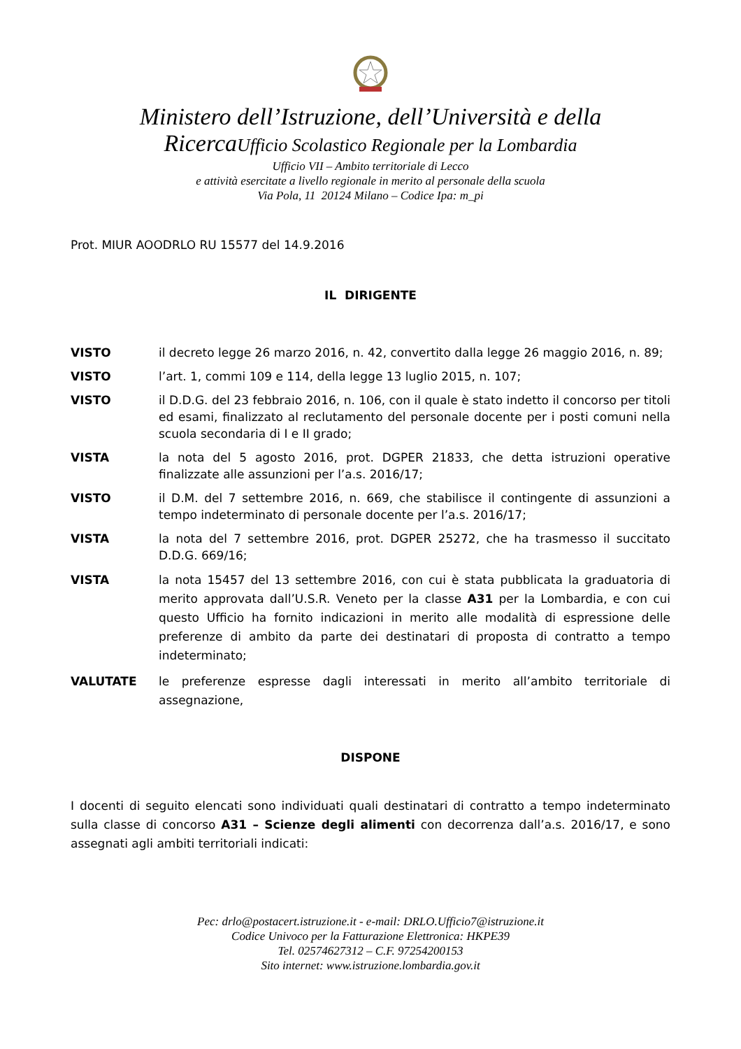Ministero dell’Istruzione, dell’Università e della
RicercaUfficio Scolastico Regionale per la Lombardia
Ufficio VII – Ambito territoriale di Lecco
e attività esercitate a livello regionale in merito al personale della scuola
Via Pola, 11 20124 Milano – Codice Ipa: m_pi
Prot. MIUR AOODRLO RU 15577 del 14.9.2016
IL DIRIGENTE
VISTO il decreto legge 26 marzo 2016, n. 42, convertito dalla legge 26 maggio 2016, n. 89;
VISTO l’art. 1, commi 109 e 114, della legge 13 luglio 2015, n. 107;
VISTO il D.D.G. del 23 febbraio 2016, n. 106, con il quale è stato indetto il concorso per titoli ed esami, finalizzato al reclutamento del personale docente per i posti comuni nella scuola secondaria di I e II grado;
VISTA la nota del 5 agosto 2016, prot. DGPER 21833, che detta istruzioni operative finalizzate alle assunzioni per l’a.s. 2016/17;
VISTO il D.M. del 7 settembre 2016, n. 669, che stabilisce il contingente di assunzioni a tempo indeterminato di personale docente per l’a.s. 2016/17;
VISTA la nota del 7 settembre 2016, prot. DGPER 25272, che ha trasmesso il succitato D.D.G. 669/16;
VISTA la nota 15457 del 13 settembre 2016, con cui è stata pubblicata la graduatoria di merito approvata dall’U.S.R. Veneto per la classe A31 per la Lombardia, e con cui questo Ufficio ha fornito indicazioni in merito alle modalità di espressione delle preferenze di ambito da parte dei destinatari di proposta di contratto a tempo indeterminato;
VALUTATE le preferenze espresse dagli interessati in merito all’ambito territoriale di assegnazione,
DISPONE
I docenti di seguito elencati sono individuati quali destinatari di contratto a tempo indeterminato sulla classe di concorso A31 – Scienze degli alimenti con decorrenza dall’a.s. 2016/17, e sono assegnati agli ambiti territoriali indicati:
Pec: drlo@postacert.istruzione.it - e-mail: DRLO.Ufficio7@istruzione.it
Codice Univoco per la Fatturazione Elettronica: HKPE39
Tel. 02574627312 – C.F. 97254200153
Sito internet: www.istruzione.lombardia.gov.it